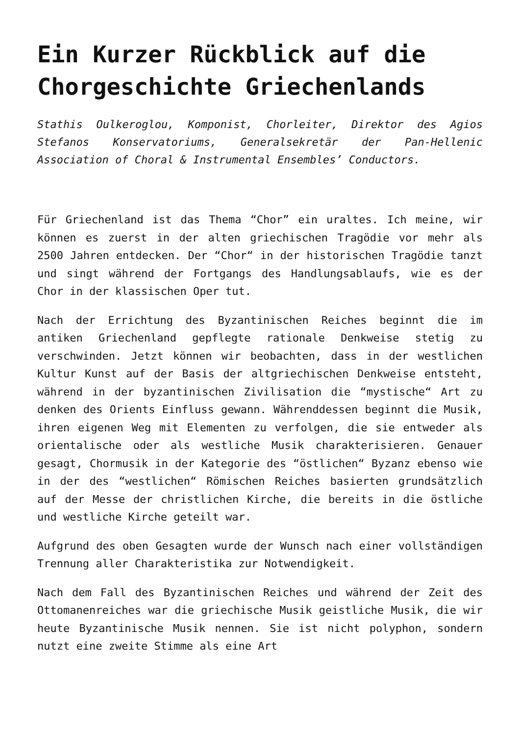Ein Kurzer Rückblick auf die Chorgeschichte Griechenlands
Stathis Oulkeroglou, Komponist, Chorleiter, Direktor des Agios Stefanos Konservatoriums, Generalsekretär der Pan-Hellenic Association of Choral & Instrumental Ensembles’ Conductors.
Für Griechenland ist das Thema “Chor” ein uraltes. Ich meine, wir können es zuerst in der alten griechischen Tragödie vor mehr als 2500 Jahren entdecken. Der “Chor“ in der historischen Tragödie tanzt und singt während der Fortgangs des Handlungsablaufs, wie es der Chor in der klassischen Oper tut.
Nach der Errichtung des Byzantinischen Reiches beginnt die im antiken Griechenland gepflegte rationale Denkweise stetig zu verschwinden. Jetzt können wir beobachten, dass in der westlichen Kultur Kunst auf der Basis der altgriechischen Denkweise entsteht, während in der byzantinischen Zivilisation die “mystische“ Art zu denken des Orients Einfluss gewann. Währenddessen beginnt die Musik, ihren eigenen Weg mit Elementen zu verfolgen, die sie entweder als orientalische oder als westliche Musik charakterisieren. Genauer gesagt, Chormusik in der Kategorie des “östlichen“ Byzanz ebenso wie in der des “westlichen“ Römischen Reiches basierten grundsätzlich auf der Messe der christlichen Kirche, die bereits in die östliche und westliche Kirche geteilt war.
Aufgrund des oben Gesagten wurde der Wunsch nach einer vollständigen Trennung aller Charakteristika zur Notwendigkeit.
Nach dem Fall des Byzantinischen Reiches und während der Zeit des Ottomanenreiches war die griechische Musik geistliche Musik, die wir heute Byzantinische Musik nennen. Sie ist nicht polyphon, sondern nutzt eine zweite Stimme als eine Art